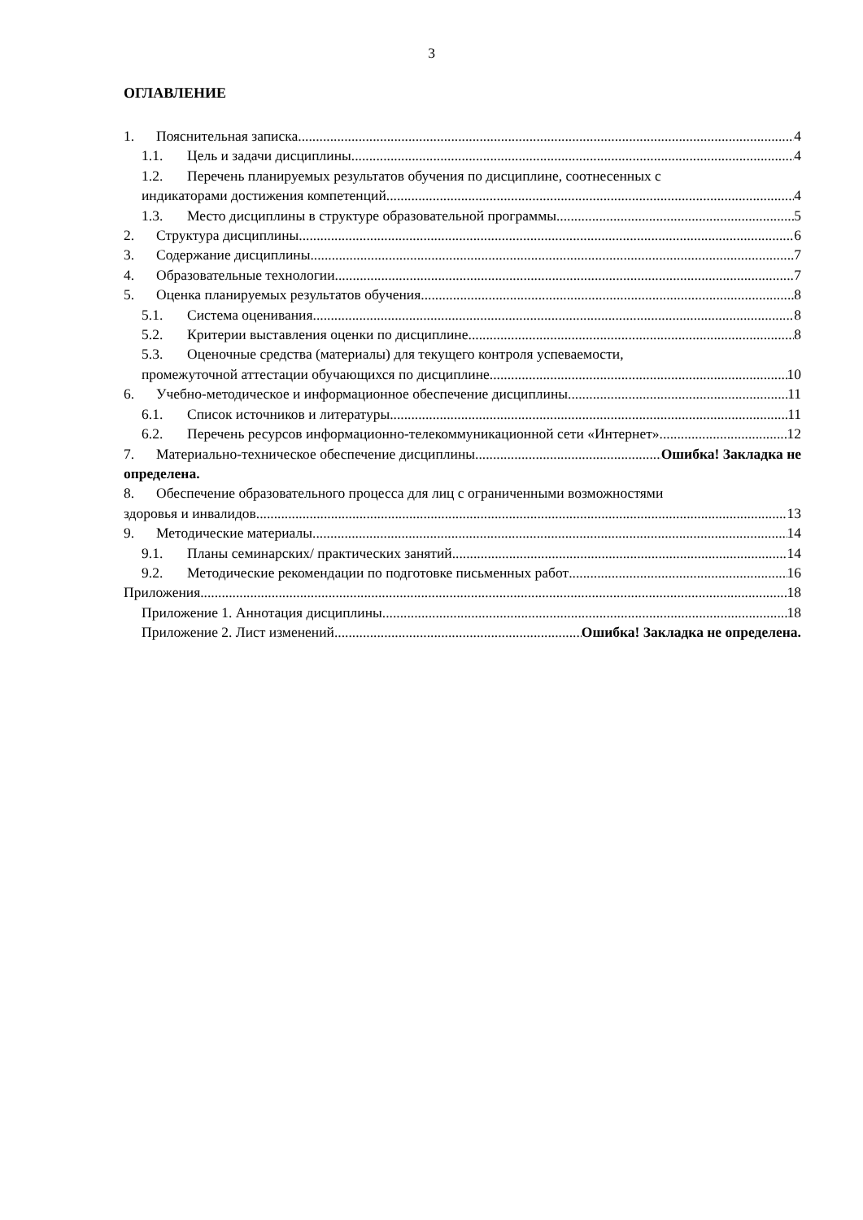3
ОГЛАВЛЕНИЕ
1. Пояснительная записка 4
1.1. Цель и задачи дисциплины 4
1.2. Перечень планируемых результатов обучения по дисциплине, соотнесенных с
индикаторами достижения компетенций 4
1.3. Место дисциплины в структуре образовательной программы 5
2. Структура дисциплины 6
3. Содержание дисциплины 7
4. Образовательные технологии 7
5. Оценка планируемых результатов обучения 8
5.1. Система оценивания 8
5.2. Критерии выставления оценки по дисциплине 8
5.3. Оценочные средства (материалы) для текущего контроля успеваемости,
промежуточной аттестации обучающихся по дисциплине 10
6. Учебно-методическое и информационное обеспечение дисциплины 11
6.1. Список источников и литературы 11
6.2. Перечень ресурсов информационно-телекоммуникационной сети «Интернет». 12
7. Материально-техническое обеспечение дисциплины Ошибка! Закладка не
определена.
8. Обеспечение образовательного процесса для лиц с ограниченными возможностями
здоровья и инвалидов 13
9. Методические материалы 14
9.1. Планы семинарских/ практических занятий 14
9.2. Методические рекомендации по подготовке письменных работ 16
Приложения 18
Приложение 1. Аннотация дисциплины 18
Приложение 2. Лист изменений Ошибка! Закладка не определена.